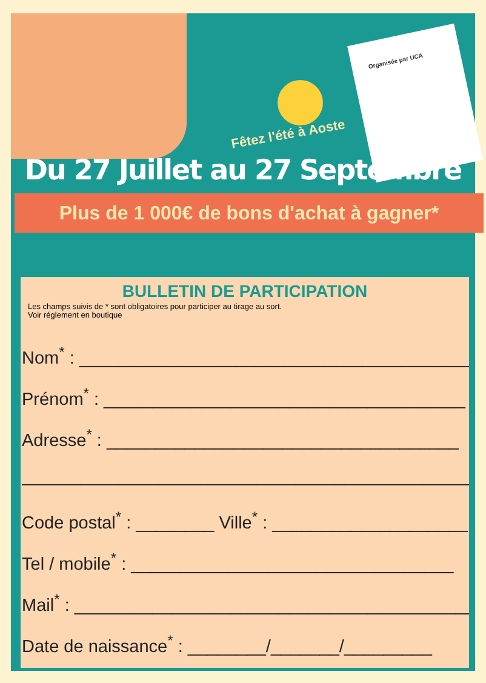Organisée par UCA
Fêtez l'été à Aoste
Du 27 Juillet au 27 Septembre
Plus de 1 000€ de bons d'achat à gagner*
BULLETIN DE PARTICIPATION
Les champs suivis de * sont obligatoires pour participer au tirage au sort.
Voir réglement en boutique
Nom<sup>*</sup> : ________________________________________
Prénom<sup>*</sup> : _____________________________________
Adresse<sup>*</sup> : ____________________________________
________________________________________________
Code postal<sup>*</sup> : ________ Ville<sup>*</sup> : ____________________
Tel / mobile<sup>*</sup> : _________________________________
Mail<sup>*</sup> : _________________________________________
Date de naissance<sup>*</sup> : ________/_______/_________